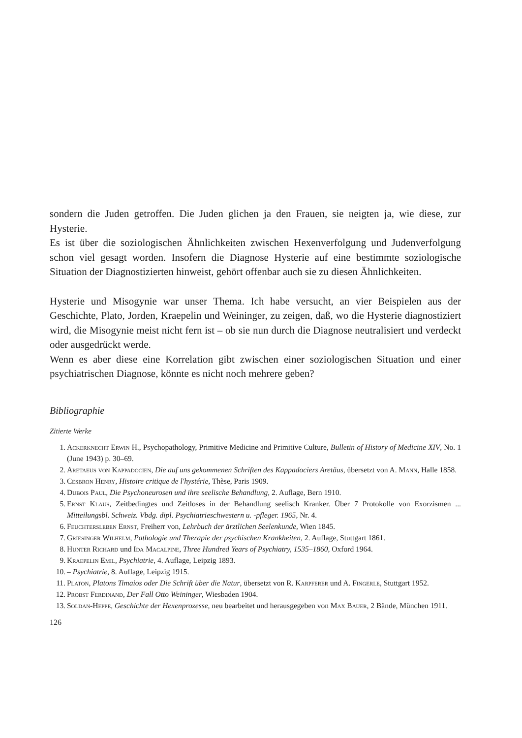sondern die Juden getroffen. Die Juden glichen ja den Frauen, sie neigten ja, wie diese, zur Hysterie.
Es ist über die soziologischen Ähnlichkeiten zwischen Hexenverfolgung und Judenverfolgung schon viel gesagt worden. Insofern die Diagnose Hysterie auf eine bestimmte soziologische Situation der Diagnostizierten hinweist, gehört offenbar auch sie zu diesen Ähnlichkeiten.
Hysterie und Misogynie war unser Thema. Ich habe versucht, an vier Beispielen aus der Geschichte, Plato, Jorden, Kraepelin und Weininger, zu zeigen, daß, wo die Hysterie diagnostiziert wird, die Misogynie meist nicht fern ist – ob sie nun durch die Diagnose neutralisiert und verdeckt oder ausgedrückt werde.
Wenn es aber diese eine Korrelation gibt zwischen einer soziologischen Situation und einer psychiatrischen Diagnose, könnte es nicht noch mehrere geben?
Bibliographie
Zitierte Werke
1. Ackerknecht Erwin H., Psychopathology, Primitive Medicine and Primitive Culture, Bulletin of History of Medicine XIV, No. 1 (June 1943) p. 30–69.
2. Aretaeus von Kappadocien, Die auf uns gekommenen Schriften des Kappadociers Aretäus, übersetzt von A. Mann, Halle 1858.
3. Cesbron Henry, Histoire critique de l'hystérie, Thèse, Paris 1909.
4. Dubois Paul, Die Psychoneurosen und ihre seelische Behandlung, 2. Auflage, Bern 1910.
5. Ernst Klaus, Zeitbedingtes und Zeitloses in der Behandlung seelisch Kranker. Über 7 Protokolle von Exorzismen ... Mitteilungsbl. Schweiz. Vbdg. dipl. Psychiatrieschwestern u. -pfleger. 1965, Nr. 4.
6. Feuchtersleben Ernst, Freiherr von, Lehrbuch der ärztlichen Seelenkunde, Wien 1845.
7. Griesinger Wilhelm, Pathologie und Therapie der psychischen Krankheiten, 2. Auflage, Stuttgart 1861.
8. Hunter Richard und Ida Macalpine, Three Hundred Years of Psychiatry, 1535–1860, Oxford 1964.
9. Kraepelin Emil, Psychiatrie, 4. Auflage, Leipzig 1893.
10. – Psychiatrie, 8. Auflage, Leipzig 1915.
11. Platon, Platons Timaios oder Die Schrift über die Natur, übersetzt von R. Karpferer und A. Fingerle, Stuttgart 1952.
12. Probst Ferdinand, Der Fall Otto Weininger, Wiesbaden 1904.
13. Soldan-Heppe, Geschichte der Hexenprozesse, neu bearbeitet und herausgegeben von Max Bauer, 2 Bände, München 1911.
126